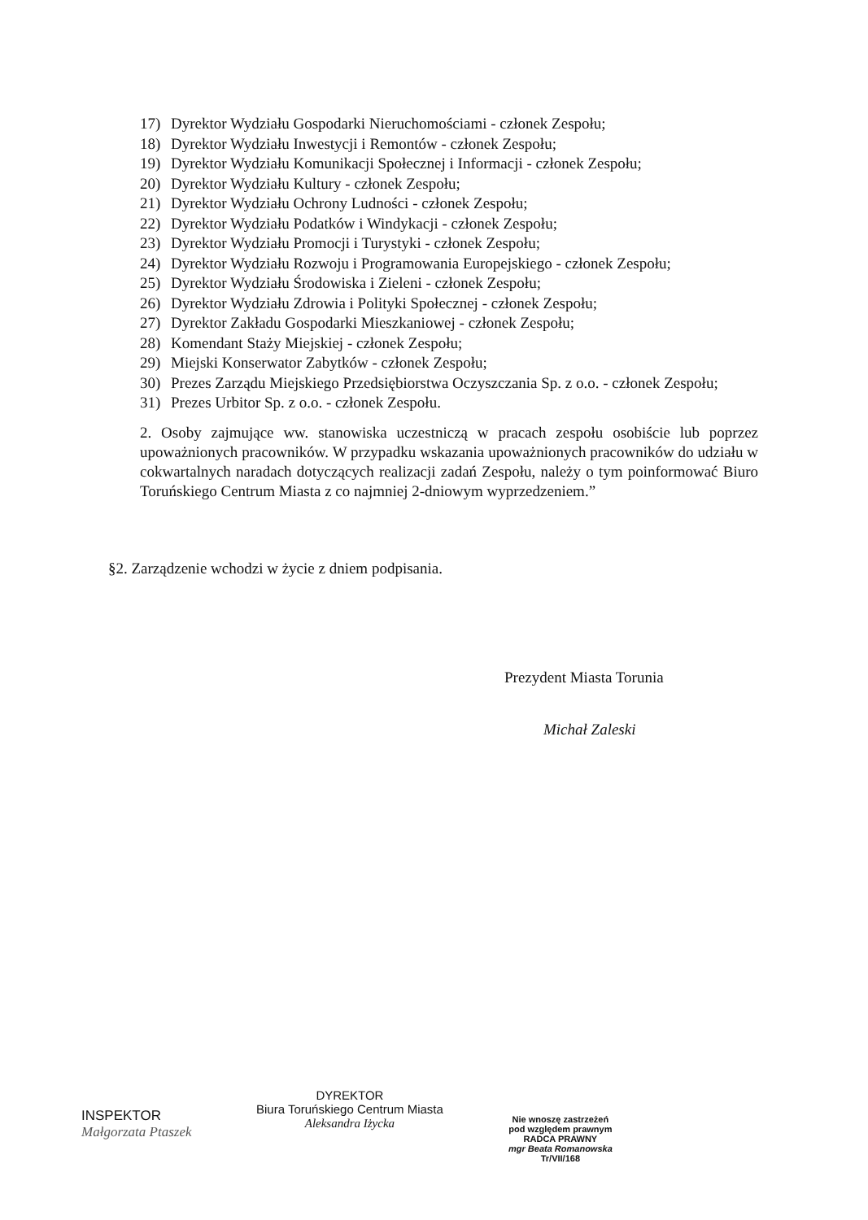17) Dyrektor Wydziału Gospodarki Nieruchomościami - członek Zespołu;
18) Dyrektor Wydziału Inwestycji i Remontów - członek Zespołu;
19) Dyrektor Wydziału Komunikacji Społecznej i Informacji - członek Zespołu;
20) Dyrektor Wydziału Kultury - członek Zespołu;
21) Dyrektor Wydziału Ochrony Ludności - członek Zespołu;
22) Dyrektor Wydziału Podatków i Windykacji - członek Zespołu;
23) Dyrektor Wydziału Promocji i Turystyki - członek Zespołu;
24) Dyrektor Wydziału Rozwoju i Programowania Europejskiego - członek Zespołu;
25) Dyrektor Wydziału Środowiska i Zieleni - członek Zespołu;
26) Dyrektor Wydziału Zdrowia i Polityki Społecznej - członek Zespołu;
27) Dyrektor Zakładu Gospodarki Mieszkaniowej - członek Zespołu;
28) Komendant Staży Miejskiej - członek Zespołu;
29) Miejski Konserwator Zabytków - członek Zespołu;
30) Prezes Zarządu Miejskiego Przedsiębiorstwa Oczyszczania Sp. z o.o. - członek Zespołu;
31) Prezes Urbitor Sp. z o.o. - członek Zespołu.
2. Osoby zajmujące ww. stanowiska uczestniczą w pracach zespołu osobiście lub poprzez upoważnionych pracowników. W przypadku wskazania upoważnionych pracowników do udziału w cokwartalnych naradach dotyczących realizacji zadań Zespołu, należy o tym poinformować Biuro Toruńskiego Centrum Miasta z co najmniej 2-dniowym wyprzedzeniem.”
§2. Zarządzenie wchodzi w życie z dniem podpisania.
Prezydent Miasta Torunia
Michał Zaleski
INSPEKTOR
Małgorzata Ptaszek
DYREKTOR
Biura Toruńskiego Centrum Miasta
Aleksandra Iżycka
Nie wnoszę zastrzeżeń
pod względem prawnym
RADCA PRAWNY
mgr Beata Romanowska
Tr/VII/168